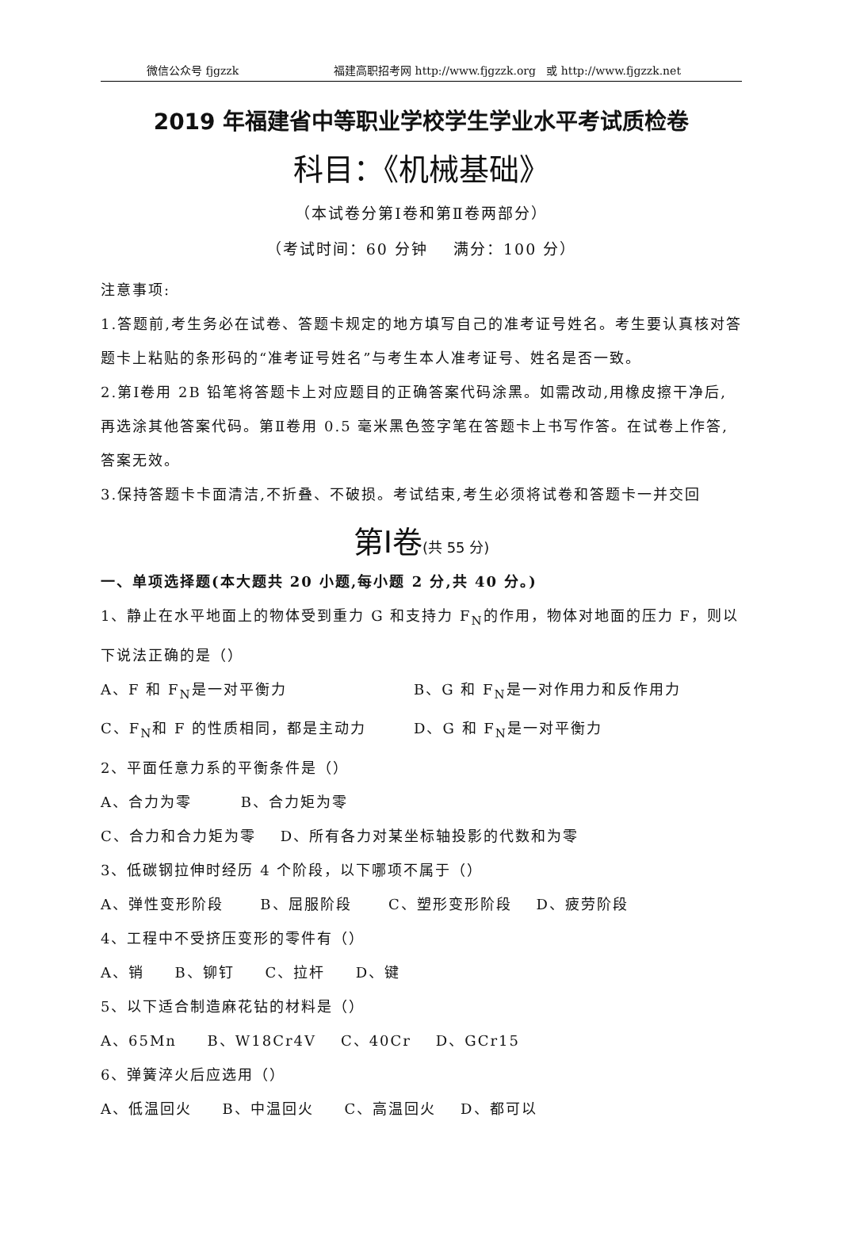微信公众号 fjgzzk 福建高职招考网 http://www.fjgzzk.org 或 http://www.fjgzzk.net
2019 年福建省中等职业学校学生学业水平考试质检卷
科目：《机械基础》
（本试卷分第Ⅰ卷和第Ⅱ卷两部分）
（考试时间：60 分钟 满分：100 分）
注意事项:
1.答题前,考生务必在试卷、答题卡规定的地方填写自己的准考证号姓名。考生要认真核对答题卡上粘贴的条形码的“准考证号姓名”与考生本人准考证号、姓名是否一致。
2.第Ⅰ卷用 2B 铅笔将答题卡上对应题目的正确答案代码涂黑。如需改动,用橡皮擦干净后,再选涂其他答案代码。第Ⅱ卷用 0.5 毫米黑色签字笔在答题卡上书写作答。在试卷上作答,答案无效。
3.保持答题卡卡面清洁,不折叠、不破损。考试结束,考生必须将试卷和答题卡一并交回
第Ⅰ卷(共 55 分)
一、单项选择题(本大题共 20 小题,每小题 2 分,共 40 分。)
1、静止在水平地面上的物体受到重力 G 和支持力 F<sub>N</sub>的作用，物体对地面的压力 F，则以下说法正确的是（）
A、F 和 F<sub>N</sub>是一对平衡力 B、G 和 F<sub>N</sub>是一对作用力和反作用力
C、F<sub>N</sub>和 F 的性质相同，都是主动力 D、G 和 F<sub>N</sub>是一对平衡力
2、平面任意力系的平衡条件是（）
A、合力为零 B、合力矩为零
C、合力和合力矩为零 D、所有各力对某坐标轴投影的代数和为零
3、低碳钢拉伸时经历 4 个阶段，以下哪项不属于（）
A、弹性变形阶段 B、屈服阶段 C、塑形变形阶段 D、疲劳阶段
4、工程中不受挤压变形的零件有（）
A、销 B、铆钉 C、拉杆 D、键
5、以下适合制造麻花钻的材料是（）
A、65Mn B、W18Cr4V C、40Cr D、GCr15
6、弹簧淬火后应选用（）
A、低温回火 B、中温回火 C、高温回火 D、都可以